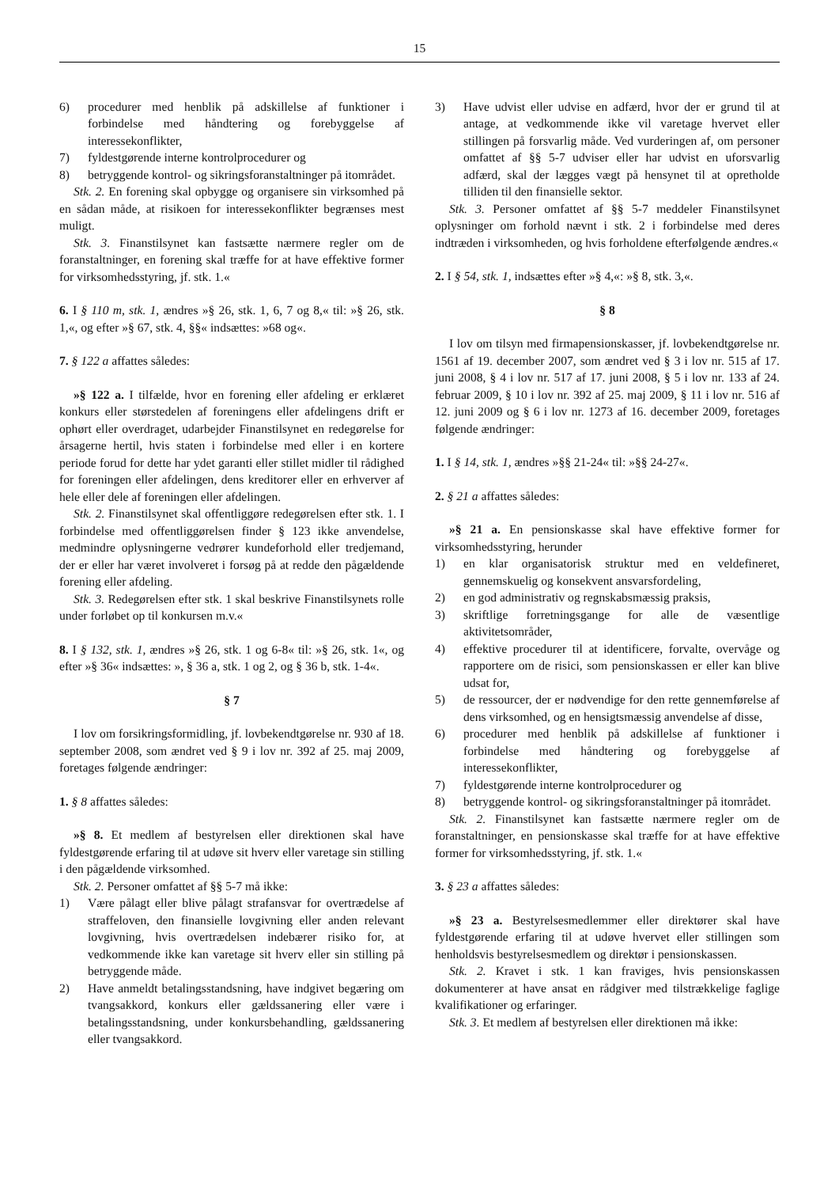15
6) procedurer med henblik på adskillelse af funktioner i forbindelse med håndtering og forebyggelse af interessekonflikter,
7) fyldestgørende interne kontrolprocedurer og
8) betryggende kontrol- og sikringsforanstaltninger på itområdet.
Stk. 2. En forening skal opbygge og organisere sin virksomhed på en sådan måde, at risikoen for interessekonflikter begrænses mest muligt.
Stk. 3. Finanstilsynet kan fastsætte nærmere regler om de foranstaltninger, en forening skal træffe for at have effektive former for virksomhedsstyring, jf. stk. 1.«
6. I § 110 m, stk. 1, ændres »§ 26, stk. 1, 6, 7 og 8,« til: »§ 26, stk. 1,«, og efter »§ 67, stk. 4, §§« indsættes: »68 og«.
7. § 122 a affattes således:
»§ 122 a. I tilfælde, hvor en forening eller afdeling er erklæret konkurs eller størstedelen af foreningens eller afdelingens drift er ophørt eller overdraget, udarbejder Finanstilsynet en redegørelse for årsagerne hertil, hvis staten i forbindelse med eller i en kortere periode forud for dette har ydet garanti eller stillet midler til rådighed for foreningen eller afdelingen, dens kreditorer eller en erhverver af hele eller dele af foreningen eller afdelingen.
Stk. 2. Finanstilsynet skal offentliggøre redegørelsen efter stk. 1. I forbindelse med offentliggørelsen finder § 123 ikke anvendelse, medmindre oplysningerne vedrører kundeforhold eller tredjemand, der er eller har været involveret i forsøg på at redde den pågældende forening eller afdeling.
Stk. 3. Redegørelsen efter stk. 1 skal beskrive Finanstilsynets rolle under forløbet op til konkursen m.v.«
8. I § 132, stk. 1, ændres »§ 26, stk. 1 og 6-8« til: »§ 26, stk. 1«, og efter »§ 36« indsættes: », § 36 a, stk. 1 og 2, og § 36 b, stk. 1-4«.
§ 7
I lov om forsikringsformidling, jf. lovbekendtgørelse nr. 930 af 18. september 2008, som ændret ved § 9 i lov nr. 392 af 25. maj 2009, foretages følgende ændringer:
1. § 8 affattes således:
»§ 8. Et medlem af bestyrelsen eller direktionen skal have fyldestgørende erfaring til at udøve sit hverv eller varetage sin stilling i den pågældende virksomhed.
Stk. 2. Personer omfattet af §§ 5-7 må ikke:
1) Være pålagt eller blive pålagt strafansvar for overtrædelse af straffeloven, den finansielle lovgivning eller anden relevant lovgivning, hvis overtrædelsen indebærer risiko for, at vedkommende ikke kan varetage sit hverv eller sin stilling på betryggende måde.
2) Have anmeldt betalingsstandsning, have indgivet begæring om tvangsakkord, konkurs eller gældssanering eller være i betalingsstandsning, under konkursbehandling, gældssanering eller tvangsakkord.
3) Have udvist eller udvise en adfærd, hvor der er grund til at antage, at vedkommende ikke vil varetage hvervet eller stillingen på forsvarlig måde. Ved vurderingen af, om personer omfattet af §§ 5-7 udviser eller har udvist en uforsvarlig adfærd, skal der lægges vægt på hensynet til at opretholde tilliden til den finansielle sektor.
Stk. 3. Personer omfattet af §§ 5-7 meddeler Finanstilsynet oplysninger om forhold nævnt i stk. 2 i forbindelse med deres indtræden i virksomheden, og hvis forholdene efterfølgende ændres.«
2. I § 54, stk. 1, indsættes efter »§ 4,«: »§ 8, stk. 3,«.
§ 8
I lov om tilsyn med firmapensionskasser, jf. lovbekendtgørelse nr. 1561 af 19. december 2007, som ændret ved § 3 i lov nr. 515 af 17. juni 2008, § 4 i lov nr. 517 af 17. juni 2008, § 5 i lov nr. 133 af 24. februar 2009, § 10 i lov nr. 392 af 25. maj 2009, § 11 i lov nr. 516 af 12. juni 2009 og § 6 i lov nr. 1273 af 16. december 2009, foretages følgende ændringer:
1. I § 14, stk. 1, ændres »§§ 21-24« til: »§§ 24-27«.
2. § 21 a affattes således:
»§ 21 a. En pensionskasse skal have effektive former for virksomhedsstyring, herunder
1) en klar organisatorisk struktur med en veldefineret, gennemskuelig og konsekvent ansvarsfordeling,
2) en god administrativ og regnskabsmæssig praksis,
3) skriftlige forretningsgange for alle de væsentlige aktivitetsområder,
4) effektive procedurer til at identificere, forvalte, overvåge og rapportere om de risici, som pensionskassen er eller kan blive udsat for,
5) de ressourcer, der er nødvendige for den rette gennemførelse af dens virksomhed, og en hensigtsmæssig anvendelse af disse,
6) procedurer med henblik på adskillelse af funktioner i forbindelse med håndtering og forebyggelse af interessekonflikter,
7) fyldestgørende interne kontrolprocedurer og
8) betryggende kontrol- og sikringsforanstaltninger på itområdet.
Stk. 2. Finanstilsynet kan fastsætte nærmere regler om de foranstaltninger, en pensionskasse skal træffe for at have effektive former for virksomhedsstyring, jf. stk. 1.«
3. § 23 a affattes således:
»§ 23 a. Bestyrelsesmedlemmer eller direktører skal have fyldestgørende erfaring til at udøve hvervet eller stillingen som henholdsvis bestyrelsesmedlem og direktør i pensionskassen.
Stk. 2. Kravet i stk. 1 kan fraviges, hvis pensionskassen dokumenterer at have ansat en rådgiver med tilstrækkelige faglige kvalifikationer og erfaringer.
Stk. 3. Et medlem af bestyrelsen eller direktionen må ikke: